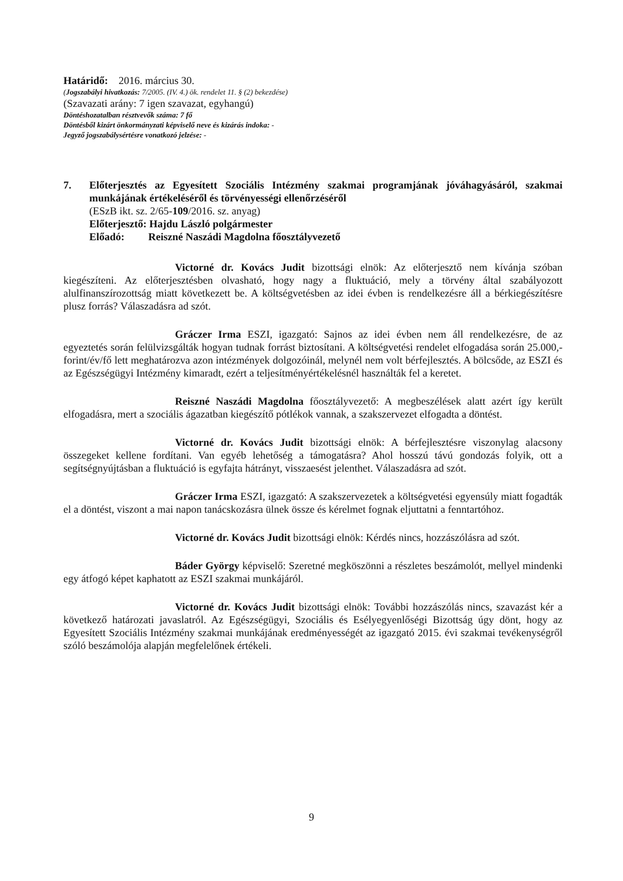Határidő: 2016. március 30.
(Jogszabályi hivatkozás: 7/2005. (IV. 4.) ök. rendelet 11. § (2) bekezdése)
(Szavazati arány: 7 igen szavazat, egyhangú)
Döntéshozatalban résztvevők száma: 7 fő
Döntésből kizárt önkormányzati képviselő neve és kizárás indoka: -
Jegyző jogszabálysértésre vonatkozó jelzése: -
7. Előterjesztés az Egyesített Szociális Intézmény szakmai programjának jóváhagyásáról, szakmai munkájának értékeléséről és törvényességi ellenőrzéséről
(ESzB ikt. sz. 2/65-109/2016. sz. anyag)
Előterjesztő: Hajdu László polgármester
Előadó: Reiszné Naszádi Magdolna főosztályvezető
Victorné dr. Kovács Judit bizottsági elnök: Az előterjesztő nem kívánja szóban kiegészíteni. Az előterjesztésben olvasható, hogy nagy a fluktuáció, mely a törvény által szabályozott alulfinanszírozottság miatt következett be. A költségvetésben az idei évben is rendelkezésre áll a bérkiegészítésre plusz forrás? Válaszadásra ad szót.
Gráczer Irma ESZI, igazgató: Sajnos az idei évben nem áll rendelkezésre, de az egyeztetés során felülvizsgálták hogyan tudnak forrást biztosítani. A költségvetési rendelet elfogadása során 25.000,- forint/év/fő lett meghatározva azon intézmények dolgozóinál, melynél nem volt bérfejlesztés. A bölcsőde, az ESZI és az Egészségügyi Intézmény kimaradt, ezért a teljesítményértékelésnél használták fel a keretet.
Reiszné Naszádi Magdolna főosztályvezető: A megbeszélések alatt azért így került elfogadásra, mert a szociális ágazatban kiegészítő pótlékok vannak, a szakszervezet elfogadta a döntést.
Victorné dr. Kovács Judit bizottsági elnök: A bérfejlesztésre viszonylag alacsony összegeket kellene fordítani. Van egyéb lehetőség a támogatásra? Ahol hosszú távú gondozás folyik, ott a segítségnyújtásban a fluktuáció is egyfajta hátrányt, visszaesést jelenthet. Válaszadásra ad szót.
Gráczer Irma ESZI, igazgató: A szakszervezetek a költségvetési egyensúly miatt fogadták el a döntést, viszont a mai napon tanácskozásra ülnek össze és kérelmet fognak eljuttatni a fenntartóhoz.
Victorné dr. Kovács Judit bizottsági elnök: Kérdés nincs, hozzászólásra ad szót.
Báder György képviselő: Szeretné megköszönni a részletes beszámolót, mellyel mindenki egy átfogó képet kaphatott az ESZI szakmai munkájáról.
Victorné dr. Kovács Judit bizottsági elnök: További hozzászólás nincs, szavazást kér a következő határozati javaslatról. Az Egészségügyi, Szociális és Esélyegyenlőségi Bizottság úgy dönt, hogy az Egyesített Szociális Intézmény szakmai munkájának eredményességét az igazgató 2015. évi szakmai tevékenységről szóló beszámolója alapján megfelelőnek értékeli.
9